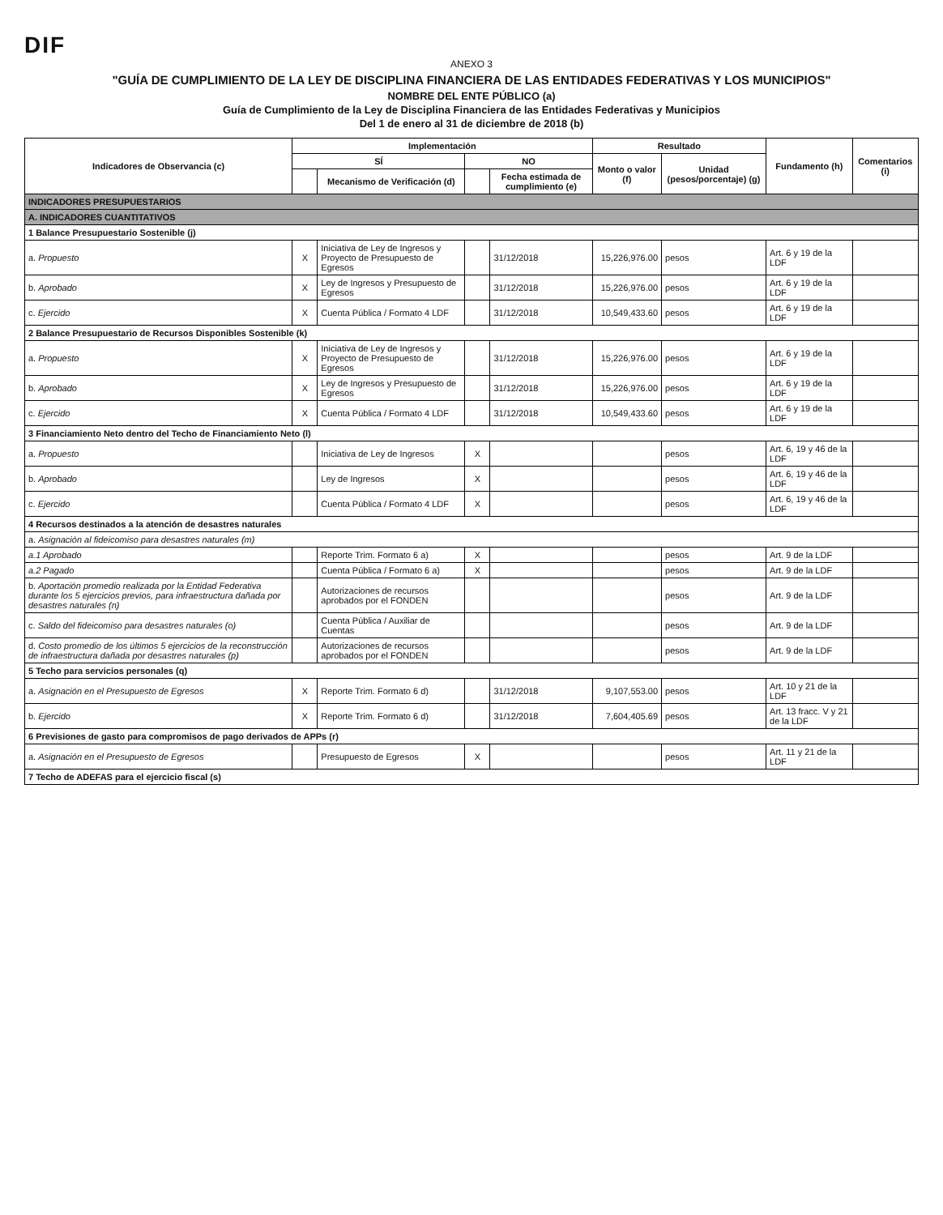DIF
ANEXO 3
"GUÍA DE CUMPLIMIENTO DE LA LEY DE DISCIPLINA FINANCIERA DE LAS ENTIDADES FEDERATIVAS Y LOS MUNICIPIOS"
NOMBRE DEL ENTE PÚBLICO (a)
Guía de Cumplimiento de la Ley de Disciplina Financiera de las Entidades Federativas y Municipios
Del 1 de enero al 31 de diciembre de 2018 (b)
| Indicadores de Observancia (c) | Implementación | | | | Resultado | | Fundamento (h) | Comentarios (i) |
| --- | --- | --- | --- | --- | --- | --- | --- | --- |
| | SÍ | | NO | | Monto o valor (f) | Unidad (pesos/porcentaje) (g) | | |
| | | Mecanismo de Verificación (d) | | Fecha estimada de cumplimiento (e) | | | | |
| INDICADORES PRESUPUESTARIOS | | | | | | | | |
| A. INDICADORES CUANTITATIVOS | | | | | | | | |
| 1 Balance Presupuestario Sostenible (j) | | | | | | | | |
| a. Propuesto | X | Iniciativa de Ley de Ingresos y Proyecto de Presupuesto de Egresos | | 31/12/2018 | 15,226,976.00 | pesos | Art. 6 y 19 de la LDF | |
| b. Aprobado | X | Ley de Ingresos y Presupuesto de Egresos | | 31/12/2018 | 15,226,976.00 | pesos | Art. 6 y 19 de la LDF | |
| c. Ejercido | X | Cuenta Pública / Formato 4 LDF | | 31/12/2018 | 10,549,433.60 | pesos | Art. 6 y 19 de la LDF | |
| 2 Balance Presupuestario de Recursos Disponibles Sostenible (k) | | | | | | | | |
| a. Propuesto | X | Iniciativa de Ley de Ingresos y Proyecto de Presupuesto de Egresos | | 31/12/2018 | 15,226,976.00 | pesos | Art. 6 y 19 de la LDF | |
| b. Aprobado | X | Ley de Ingresos y Presupuesto de Egresos | | 31/12/2018 | 15,226,976.00 | pesos | Art. 6 y 19 de la LDF | |
| c. Ejercido | X | Cuenta Pública / Formato 4 LDF | | 31/12/2018 | 10,549,433.60 | pesos | Art. 6 y 19 de la LDF | |
| 3 Financiamiento Neto dentro del Techo de Financiamiento Neto (l) | | | | | | | | |
| a. Propuesto | | Iniciativa de Ley de Ingresos | X | | | pesos | Art. 6, 19 y 46 de la LDF | |
| b. Aprobado | | Ley de Ingresos | X | | | pesos | Art. 6, 19 y 46 de la LDF | |
| c. Ejercido | | Cuenta Pública / Formato 4 LDF | X | | | pesos | Art. 6, 19 y 46 de la LDF | |
| 4 Recursos destinados a la atención de desastres naturales | | | | | | | | |
| a. Asignación al fideicomiso para desastres naturales (m) | | | | | | | | |
| a.1 Aprobado | | Reporte Trim. Formato 6 a) | X | | | pesos | Art. 9 de la LDF | |
| a.2 Pagado | | Cuenta Pública / Formato 6 a) | X | | | pesos | Art. 9 de la LDF | |
| b. Aportación promedio realizada por la Entidad Federativa durante los 5 ejercicios previos, para infraestructura dañada por desastres naturales (n) | | Autorizaciones de recursos aprobados por el FONDEN | | | | pesos | Art. 9 de la LDF | |
| c. Saldo del fideicomiso para desastres naturales (o) | | Cuenta Pública / Auxiliar de Cuentas | | | | pesos | Art. 9 de la LDF | |
| d. Costo promedio de los últimos 5 ejercicios de la reconstrucción de infraestructura dañada por desastres naturales (p) | | Autorizaciones de recursos aprobados por el FONDEN | | | | pesos | Art. 9 de la LDF | |
| 5 Techo para servicios personales (q) | | | | | | | | |
| a. Asignación en el Presupuesto de Egresos | X | Reporte Trim. Formato 6 d) | | 31/12/2018 | 9,107,553.00 | pesos | Art. 10 y 21 de la LDF | |
| b. Ejercido | X | Reporte Trim. Formato 6 d) | | 31/12/2018 | 7,604,405.69 | pesos | Art. 13 fracc. V y 21 de la LDF | |
| 6 Previsiones de gasto para compromisos de pago derivados de APPs (r) | | | | | | | | |
| a. Asignación en el Presupuesto de Egresos | | Presupuesto de Egresos | X | | | pesos | Art. 11 y 21 de la LDF | |
| 7 Techo de ADEFAS para el ejercicio fiscal (s) | | | | | | | | |